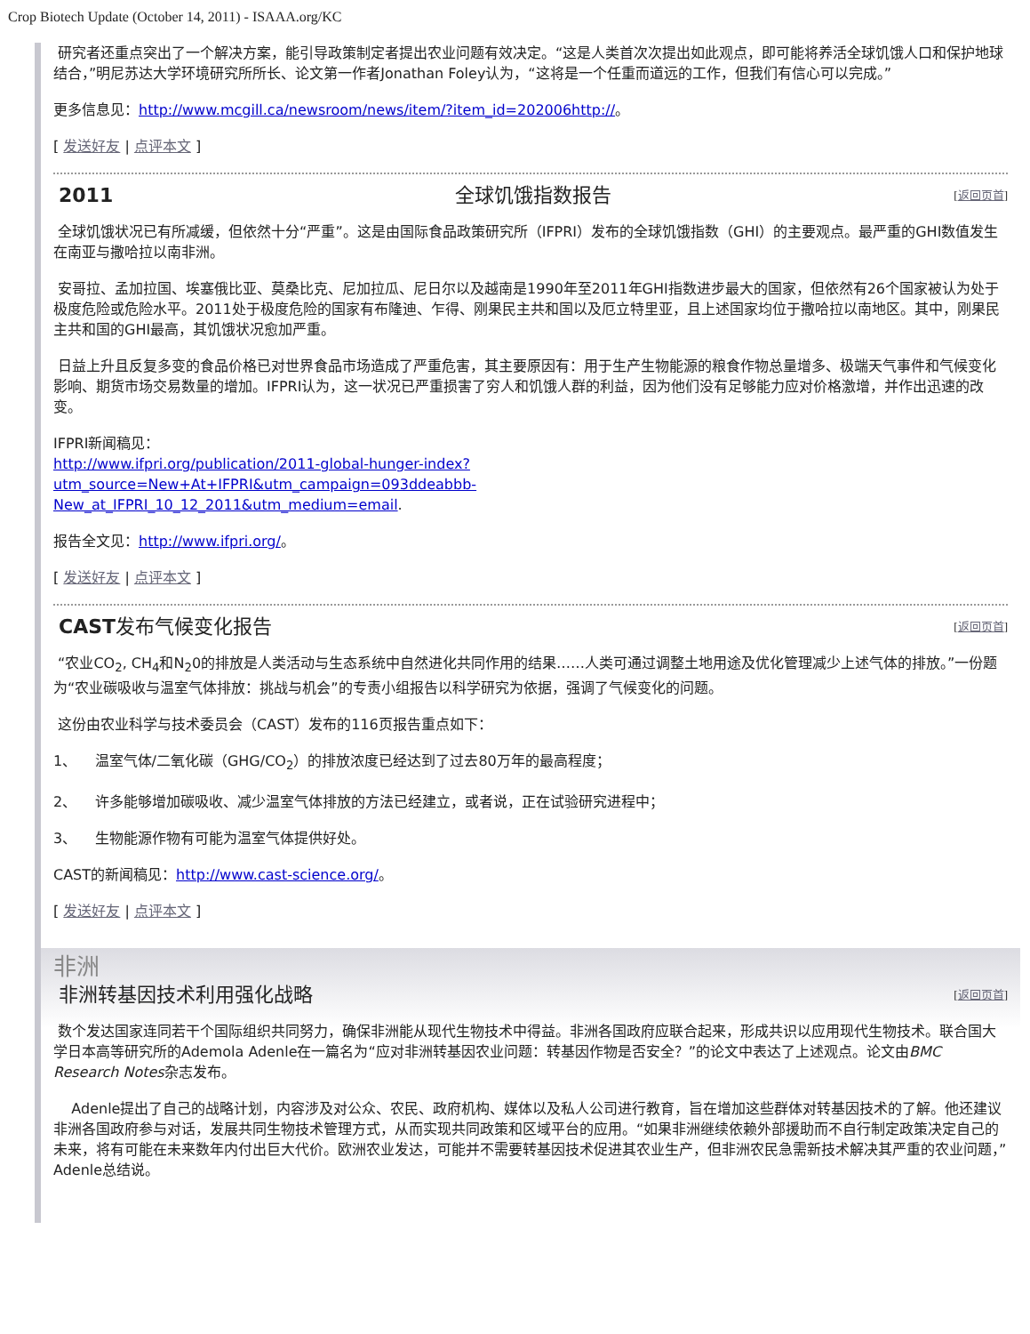Crop Biotech Update (October 14, 2011) - ISAAA.org/KC
研究者还重点突出了一个解决方案，能引导政策制定者提出农业问题有效决定。“这是人类首次次提出如此观点，即可能将养活全球饥饿人口和保护地球结合，”明尼苏达大学环境研究所所长、论文第一作者Jonathan Foley认为，“这将是一个任重而道远的工作，但我们有信心可以完成。”
更多信息见：http://www.mcgill.ca/newsroom/news/item/?item_id=202006http://。
[ 发送好友 | 点评本文 ]
2011 全球饥饿指数报告 [返回页首]
全球饥饿状况已有所减缓，但依然十分“严重”。这是由国际食品政策研究所（IFPRI）发布的全球饥饿指数（GHI）的主要观点。最严重的GHI数值发生在南亚与撒哈拉以南非洲。
安哥拉、孟加拉国、埃塞俄比亚、莫桑比克、尼加拉瓜、尼日尔以及越南是1990年至2011年GHI指数进步最大的国家，但依然有26个国家被认为处于极度危险或危险水平。2011处于极度危险的国家有布隆迪、乍得、刚果民主共和国以及厄立特里亚，且上述国家均位于撒哈拉以南地区。其中，刚果民主共和国的GHI最高，其饥饿状况愈加严重。
日益上升且反复多变的食品价格已对世界食品市场造成了严重危害，其主要原因有：用于生产生物能源的粮食作物总量增多、极端天气事件和气候变化影响、期货市场交易数量的增加。IFPRI认为，这一状况已严重损害了穷人和饥饿人群的利益，因为他们没有足够能力应对价格激增，并作出迅速的改变。
IFPRI新闻稿见：
http://www.ifpri.org/publication/2011-global-hunger-index?
utm_source=New+At+IFPRI&utm_campaign=093ddeabbb-
New_at_IFPRI_10_12_2011&utm_medium=email.
报告全文见：http://www.ifpri.org/。
[ 发送好友 | 点评本文 ]
CAST发布气候变化报告 [返回页首]
“农业CO<sub>2</sub>, CH<sub>4</sub>和N<sub>2</sub>0的排放是人类活动与生态系统中自然进化共同作用的结果……人类可通过调整土地用途及优化管理减少上述气体的排放。”一份题为“农业碳吸收与温室气体排放：挑战与机会”的专责小组报告以科学研究为依据，强调了气候变化的问题。
这份由农业科学与技术委员会（CAST）发布的116页报告重点如下：
1、 温室气体/二氧化碳（GHG/CO<sub>2</sub>）的排放浓度已经达到了过去80万年的最高程度；
2、 许多能够增加碳吸收、减少温室气体排放的方法已经建立，或者说，正在试验研究进程中；
3、 生物能源作物有可能为温室气体提供好处。
CAST的新闻稿见：http://www.cast-science.org/。
[ 发送好友 | 点评本文 ]
非洲
非洲转基因技术利用强化战略 [返回页首]
数个发达国家连同若干个国际组织共同努力，确保非洲能从现代生物技术中得益。非洲各国政府应联合起来，形成共识以应用现代生物技术。联合国大学日本高等研究所的Ademola Adenle在一篇名为“应对非洲转基因农业问题：转基因作物是否安全？”的论文中表达了上述观点。论文由BMC Research Notes杂志发布。
Adenle提出了自己的战略计划，内容涉及对公众、农民、政府机构、媒体以及私人公司进行教育，旨在增加这些群体对转基因技术的了解。他还建议非洲各国政府参与对话，发展共同生物技术管理方式，从而实现共同政策和区域平台的应用。“如果非洲继续依赖外部援助而不自行制定政策决定自己的未来，将有可能在未来数年内付出巨大代价。欧洲农业发达，可能并不需要转基因技术促进其农业生产，但非洲农民急需新技术解决其严重的农业问题，”Adenle总结说。